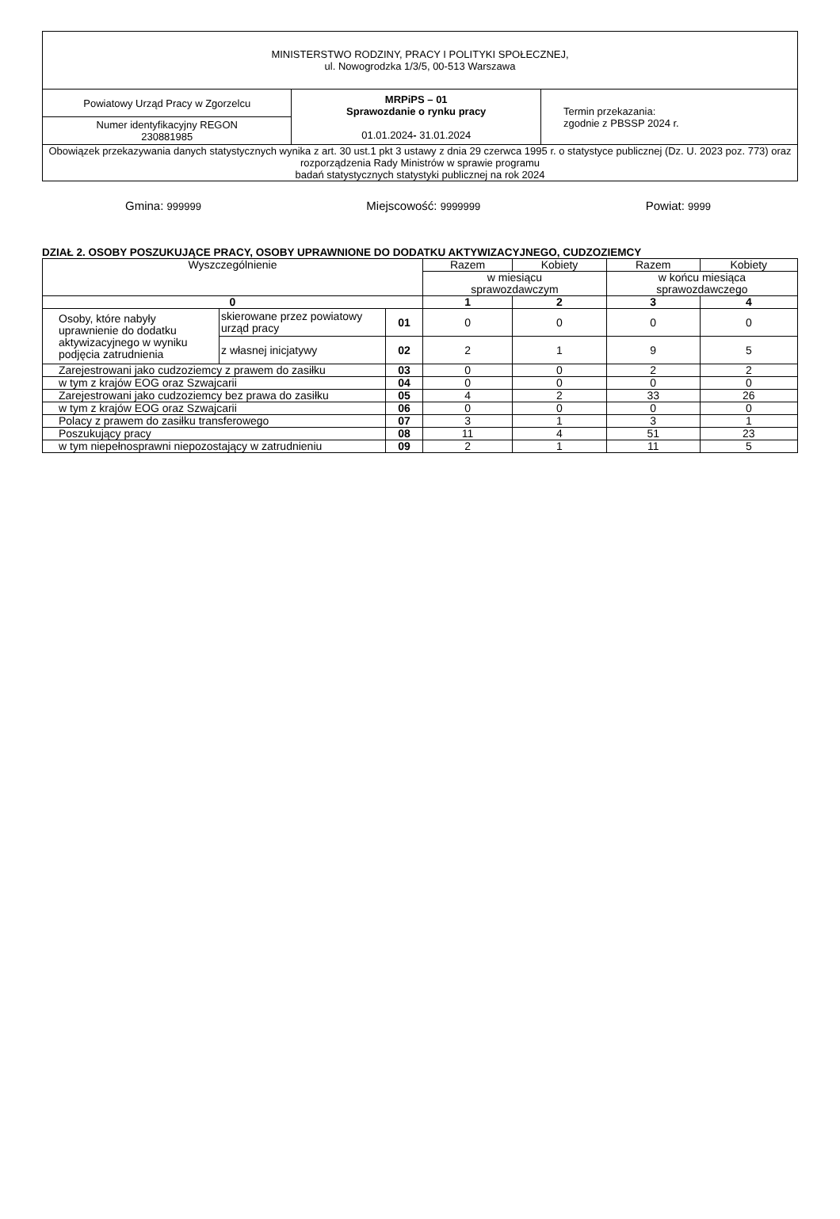| MINISTERSTWO RODZINY, PRACY I POLITYKI SPOŁECZNEJ, ul. Nowogrodzka 1/3/5, 00-513 Warszawa | | |
| Powiatowy Urząd Pracy w Zgorzelcu | MRPiPS – 01 Sprawozdanie o rynku pracy 01.01.2024 - 31.01.2024 | Termin przekazania: zgodnie z PBSSP 2024 r. |
| Numer identyfikacyjny REGON 230881985 | | |
| Obowiązek przekazywania danych statystycznych wynika z art. 30 ust.1 pkt 3 ustawy z dnia 29 czerwca 1995 r. o statystyce publicznej (Dz. U. 2023 poz. 773) oraz rozporządzenia Rady Ministrów w sprawie programu badań statystycznych statystyki publicznej na rok 2024 | | |
Gmina: 999999 Miejscowość: 9999999 Powiat: 9999
DZIAŁ 2. OSOBY POSZUKUJĄCE PRACY, OSOBY UPRAWNIONE DO DODATKU AKTYWIZACYJNEGO, CUDZOZIEMCY
| Wyszczególnienie | | | Razem | Kobiety | Razem | Kobiety |
| --- | --- | --- | --- | --- | --- | --- |
| | | | w miesiącu sprawozdawczym | | w końcu miesiąca sprawozdawczego | |
| 0 | | | 1 | 2 | 3 | 4 |
| Osoby, które nabyły uprawnienie do dodatku aktywizacyjnego w wyniku podjęcia zatrudnienia | skierowane przez powiatowy urząd pracy | 01 | 0 | 0 | 0 | 0 |
| | z własnej inicjatywy | 02 | 2 | 1 | 9 | 5 |
| Zarejestrowani jako cudzoziemcy z prawem do zasiłku | | 03 | 0 | 0 | 2 | 2 |
| w tym z krajów EOG oraz Szwajcarii | | 04 | 0 | 0 | 0 | 0 |
| Zarejestrowani jako cudzoziemcy bez prawa do zasiłku | | 05 | 4 | 2 | 33 | 26 |
| w tym z krajów EOG oraz Szwajcarii | | 06 | 0 | 0 | 0 | 0 |
| Polacy z prawem do zasiłku transferowego | | 07 | 3 | 1 | 3 | 1 |
| Poszukujący pracy | | 08 | 11 | 4 | 51 | 23 |
| w tym niepełnosprawni niepozostający w zatrudnieniu | | 09 | 2 | 1 | 11 | 5 |